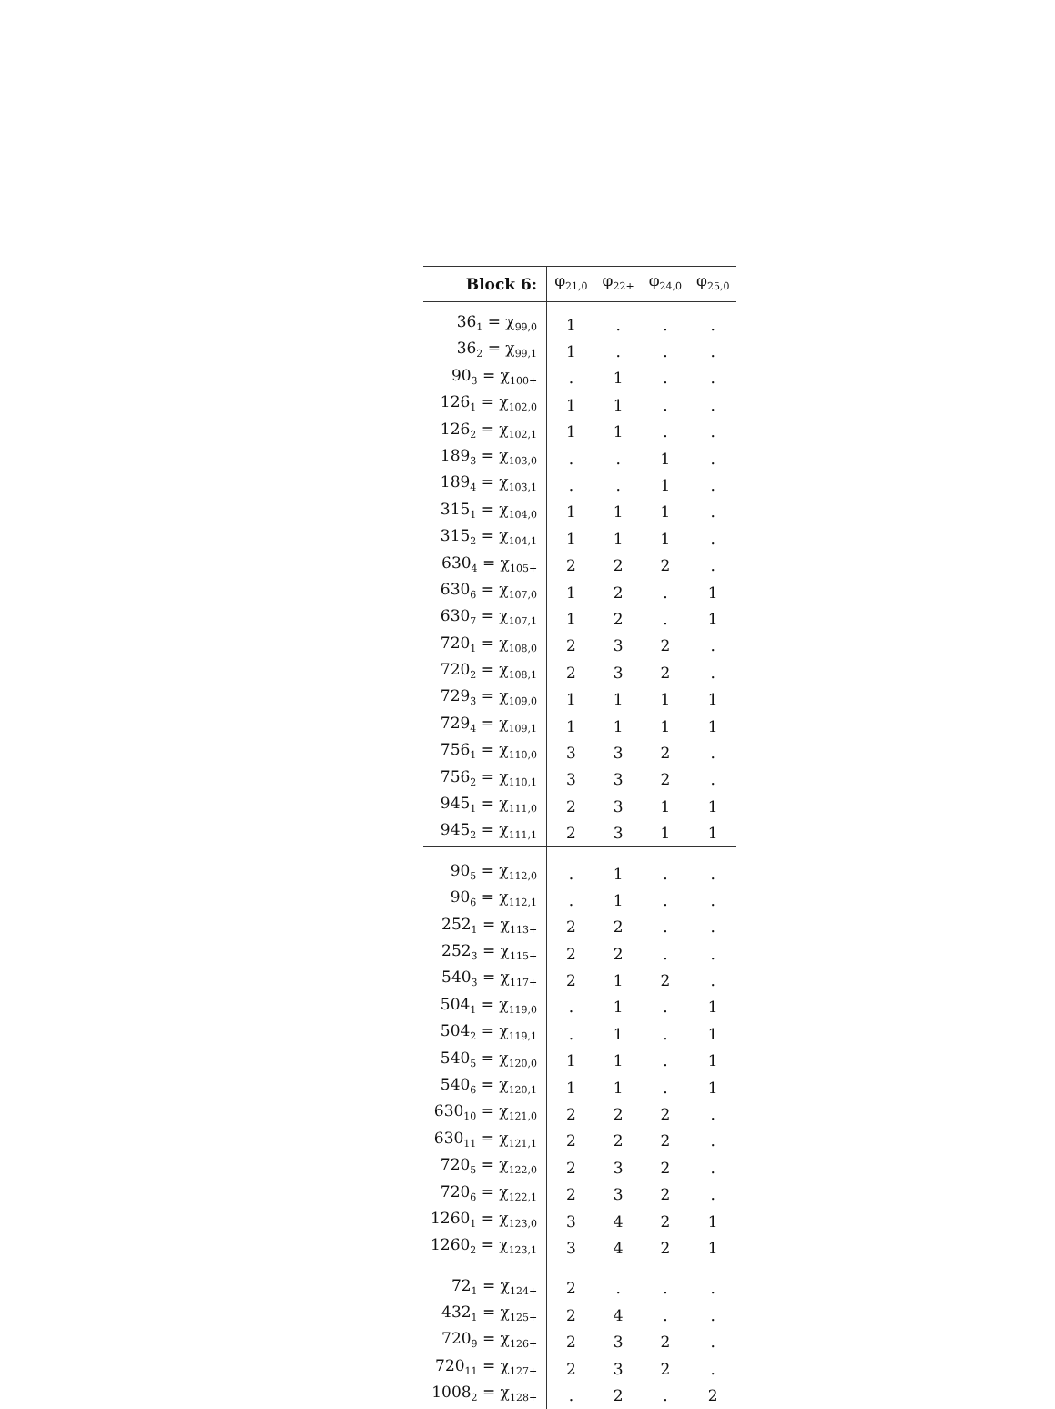| Block 6: | φ<sub>21,0</sub> | φ<sub>22+</sub> | φ<sub>24,0</sub> | φ<sub>25,0</sub> |
| --- | --- | --- | --- | --- |
| 36<sub>1</sub> = χ<sub>99,0</sub> | 1 | . | . | . |
| 36<sub>2</sub> = χ<sub>99,1</sub> | 1 | . | . | . |
| 90<sub>3</sub> = χ<sub>100+</sub> | . | 1 | . | . |
| 126<sub>1</sub> = χ<sub>102,0</sub> | 1 | 1 | . | . |
| 126<sub>2</sub> = χ<sub>102,1</sub> | 1 | 1 | . | . |
| 189<sub>3</sub> = χ<sub>103,0</sub> | . | . | 1 | . |
| 189<sub>4</sub> = χ<sub>103,1</sub> | . | . | 1 | . |
| 315<sub>1</sub> = χ<sub>104,0</sub> | 1 | 1 | 1 | . |
| 315<sub>2</sub> = χ<sub>104,1</sub> | 1 | 1 | 1 | . |
| 630<sub>4</sub> = χ<sub>105+</sub> | 2 | 2 | 2 | . |
| 630<sub>6</sub> = χ<sub>107,0</sub> | 1 | 2 | . | 1 |
| 630<sub>7</sub> = χ<sub>107,1</sub> | 1 | 2 | . | 1 |
| 720<sub>1</sub> = χ<sub>108,0</sub> | 2 | 3 | 2 | . |
| 720<sub>2</sub> = χ<sub>108,1</sub> | 2 | 3 | 2 | . |
| 729<sub>3</sub> = χ<sub>109,0</sub> | 1 | 1 | 1 | 1 |
| 729<sub>4</sub> = χ<sub>109,1</sub> | 1 | 1 | 1 | 1 |
| 756<sub>1</sub> = χ<sub>110,0</sub> | 3 | 3 | 2 | . |
| 756<sub>2</sub> = χ<sub>110,1</sub> | 3 | 3 | 2 | . |
| 945<sub>1</sub> = χ<sub>111,0</sub> | 2 | 3 | 1 | 1 |
| 945<sub>2</sub> = χ<sub>111,1</sub> | 2 | 3 | 1 | 1 |
| 90<sub>5</sub> = χ<sub>112,0</sub> | . | 1 | . | . |
| 90<sub>6</sub> = χ<sub>112,1</sub> | . | 1 | . | . |
| 252<sub>1</sub> = χ<sub>113+</sub> | 2 | 2 | . | . |
| 252<sub>3</sub> = χ<sub>115+</sub> | 2 | 2 | . | . |
| 540<sub>3</sub> = χ<sub>117+</sub> | 2 | 1 | 2 | . |
| 504<sub>1</sub> = χ<sub>119,0</sub> | . | 1 | . | 1 |
| 504<sub>2</sub> = χ<sub>119,1</sub> | . | 1 | . | 1 |
| 540<sub>5</sub> = χ<sub>120,0</sub> | 1 | 1 | . | 1 |
| 540<sub>6</sub> = χ<sub>120,1</sub> | 1 | 1 | . | 1 |
| 630<sub>10</sub> = χ<sub>121,0</sub> | 2 | 2 | 2 | . |
| 630<sub>11</sub> = χ<sub>121,1</sub> | 2 | 2 | 2 | . |
| 720<sub>5</sub> = χ<sub>122,0</sub> | 2 | 3 | 2 | . |
| 720<sub>6</sub> = χ<sub>122,1</sub> | 2 | 3 | 2 | . |
| 1260<sub>1</sub> = χ<sub>123,0</sub> | 3 | 4 | 2 | 1 |
| 1260<sub>2</sub> = χ<sub>123,1</sub> | 3 | 4 | 2 | 1 |
| 72<sub>1</sub> = χ<sub>124+</sub> | 2 | . | . | . |
| 432<sub>1</sub> = χ<sub>125+</sub> | 2 | 4 | . | . |
| 720<sub>9</sub> = χ<sub>126+</sub> | 2 | 3 | 2 | . |
| 720<sub>11</sub> = χ<sub>127+</sub> | 2 | 3 | 2 | . |
| 1008<sub>2</sub> = χ<sub>128+</sub> | . | 2 | . | 2 |